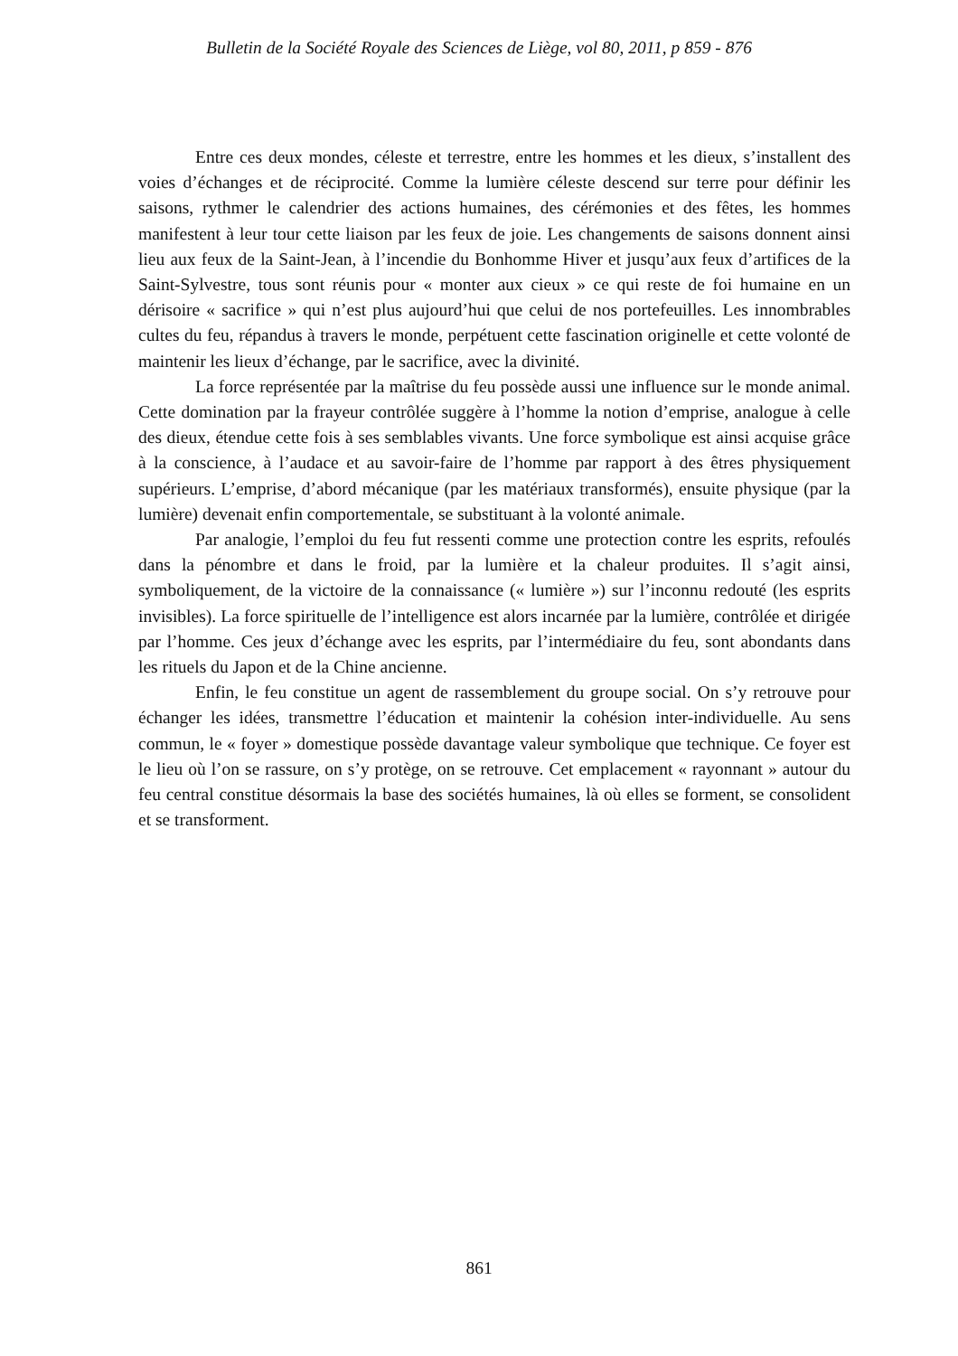Bulletin de la Société Royale des Sciences de Liège, vol 80, 2011, p 859 - 876
Entre ces deux mondes, céleste et terrestre, entre les hommes et les dieux, s’installent des voies d’échanges et de réciprocité. Comme la lumière céleste descend sur terre pour définir les saisons, rythmer le calendrier des actions humaines, des cérémonies et des fêtes, les hommes manifestent à leur tour cette liaison par les feux de joie. Les changements de saisons donnent ainsi lieu aux feux de la Saint-Jean, à l’incendie du Bonhomme Hiver et jusqu’aux feux d’artifices de la Saint-Sylvestre, tous sont réunis pour « monter aux cieux » ce qui reste de foi humaine en un dérisoire « sacrifice » qui n’est plus aujourd’hui que celui de nos portefeuilles. Les innombrables cultes du feu, répandus à travers le monde, perpétuent cette fascination originelle et cette volonté de maintenir les lieux d’échange, par le sacrifice, avec la divinité.
La force représentée par la maîtrise du feu possède aussi une influence sur le monde animal. Cette domination par la frayeur contrôlée suggère à l’homme la notion d’emprise, analogue à celle des dieux, étendue cette fois à ses semblables vivants. Une force symbolique est ainsi acquise grâce à la conscience, à l’audace et au savoir-faire de l’homme par rapport à des êtres physiquement supérieurs. L’emprise, d’abord mécanique (par les matériaux transformés), ensuite physique (par la lumière) devenait enfin comportementale, se substituant à la volonté animale.
Par analogie, l’emploi du feu fut ressenti comme une protection contre les esprits, refoulés dans la pénombre et dans le froid, par la lumière et la chaleur produites. Il s’agit ainsi, symboliquement, de la victoire de la connaissance (« lumière ») sur l’inconnu redouté (les esprits invisibles). La force spirituelle de l’intelligence est alors incarnée par la lumière, contrôlée et dirigée par l’homme. Ces jeux d’échange avec les esprits, par l’intermédiaire du feu, sont abondants dans les rituels du Japon et de la Chine ancienne.
Enfin, le feu constitue un agent de rassemblement du groupe social. On s’y retrouve pour échanger les idées, transmettre l’éducation et maintenir la cohésion inter-individuelle. Au sens commun, le « foyer » domestique possède davantage valeur symbolique que technique. Ce foyer est le lieu où l’on se rassure, on s’y protège, on se retrouve. Cet emplacement « rayonnant » autour du feu central constitue désormais la base des sociétés humaines, là où elles se forment, se consolident et se transforment.
861